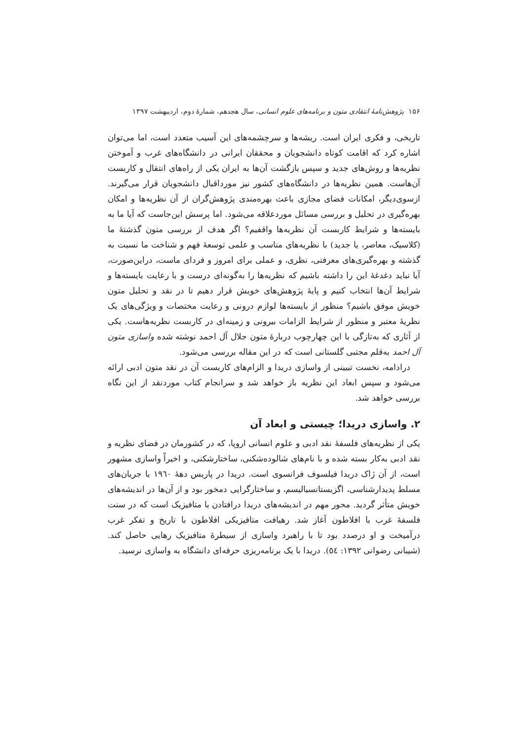۱۵۶ پژوهش‌نامهٔ انتقادی متون و برنامه‌های علوم انسانی، سال هجدهم، شمارهٔ دوم، اردیبهشت ۱۳۹۷
تاریخی، و فکری ایران است. ریشه‌ها و سرچشمه‌های این آسیب متعدد است، اما می‌توان اشاره کرد که اقامت کوتاه دانشجویان و محققان ایرانی در دانشگاه‌های غرب و آموختن نظریه‌ها و روش‌های جدید و سپس بازگشت آن‌ها به ایران یکی از راه‌های انتقال و کاربست آن‌هاست. همین نظریه‌ها در دانشگاه‌های کشور نیز مورداقبال دانشجویان قرار می‌گیرند. ازسوی‌دیگر، امکانات فضای مجازی باعث بهره‌مندی پژوهش‌گران از آن نظریه‌ها و امکان بهره‌گیری در تحلیل و بررسی مسائل موردعلاقه می‌شود. اما پرسش این‌جاست که آیا ما به بایسته‌ها و شرایط کاربست آن نظریه‌ها واقفیم؟ اگر هدف از بررسی متون گذشتهٔ ما (کلاسیک، معاصر، یا جدید) با نظریه‌های مناسب و علمی توسعهٔ فهم و شناخت ما نسبت به گذشته و بهره‌گیری‌های معرفتی، نظری، و عملی برای امروز و فردای ماست، دراین‌صورت، آیا نباید دغدغهٔ این را داشته باشیم که نظریه‌ها را به‌گونه‌ای درست و با رعایت بایسته‌ها و شرایط آن‌ها انتخاب کنیم و پایهٔ پژوهش‌های خویش قرار دهیم تا در نقد و تحلیل متون خویش موفق باشیم؟ منظور از بایسته‌ها لوازم درونی و رعایت مختصات و ویژگی‌های یک نظریهٔ معتبر و منظور از شرایط الزامات بیرونی و زمینه‌ای در کاربست نظریه‌هاست. یکی از آثاری که به‌تازگی با این چهارچوب دربارهٔ متون جلال آل احمد نوشته شده واسازی متون آل احمد به‌قلم مجتبی گلستانی است که در این مقاله بررسی می‌شود.
درادامه، نخست تبیینی از واسازی دریدا و الزام‌های کاربست آن در نقد متون ادبی ارائه می‌شود و سپس ابعاد این نظریه باز خواهد شد و سرانجام کتاب موردنقد از این نگاه بررسی خواهد شد.
۲. واسازی دریدا؛ چیستی و ابعاد آن
یکی از نظریه‌های فلسفهٔ نقد ادبی و علوم انسانی اروپا، که در کشورمان در فضای نظریه و نقد ادبی به‌کار بسته شده و با نام‌های شالوده‌شکنی، ساختارشکنی، و اخیراً واسازی مشهور است، از آن ژاک دریدا فیلسوف فرانسوی است. دریدا در پاریس دهۀ ۱۹٦۰ با جریان‌های مسلط پدیدارشناسی، اگزیستانسیالیسم، و ساختارگرایی دمخور بود و از آن‌ها در اندیشه‌های خویش متأثر گردید. محور مهم در اندیشه‌های دریدا درافتادن با متافیزیک است که در سنت فلسفهٔ غرب با افلاطون آغاز شد. رهیافت متافیزیکی افلاطون با تاریخ و تفکر غرب درآمیخت و او درصدد بود تا با راهبرد واسازی از سیطرهٔ متافیزیک رهایی حاصل کند. (شیبانی رضوانی ۱۳۹۲: ٥٤). دریدا با یک برنامه‌ریزی حرفه‌ای دانشگاه به واسازی نرسید.